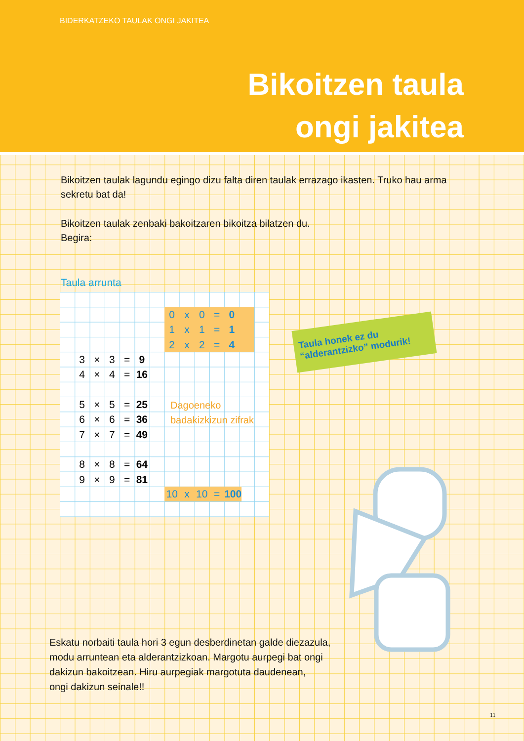BIDERKATZEKO TAULAK ONGI JAKITEA
Bikoitzen taula
ongi jakitea
Bikoitzen taulak lagundu egingo dizu falta diren taulak errazago ikasten. Truko hau arma sekretu bat da!
Bikoitzen taulak zenbaki bakoitzaren bikoitza bilatzen du.
Begira:
Taula arrunta
| 0 | x | 0 | = | 0 | |
| 1 | x | 1 | = | 1 | |
| 2 | x | 2 | = | 4 | |
| 3 | × | 3 | = | 9 |
| 4 | × | 4 | = | 16 |
| 5 | × | 5 | = | 25 |
| 6 | × | 6 | = | 36 |
| 7 | × | 7 | = | 49 |
| 8 | × | 8 | = | 64 |
| 9 | × | 9 | = | 81 |
| 10 | x | 10 | = | 100 |
Dagoeneko
badakizkizun zifrak
Taula honek ez du
“alderantzizko” modurik!
Eskatu norbaiti taula hori 3 egun desberdinetan galde diezazula,
modu arruntean eta alderantzizkoan. Margotu aurpegi bat ongi
dakizun bakoitzean. Hiru aurpegiak margotuta daudenean,
ongi dakizun seinale!!
11